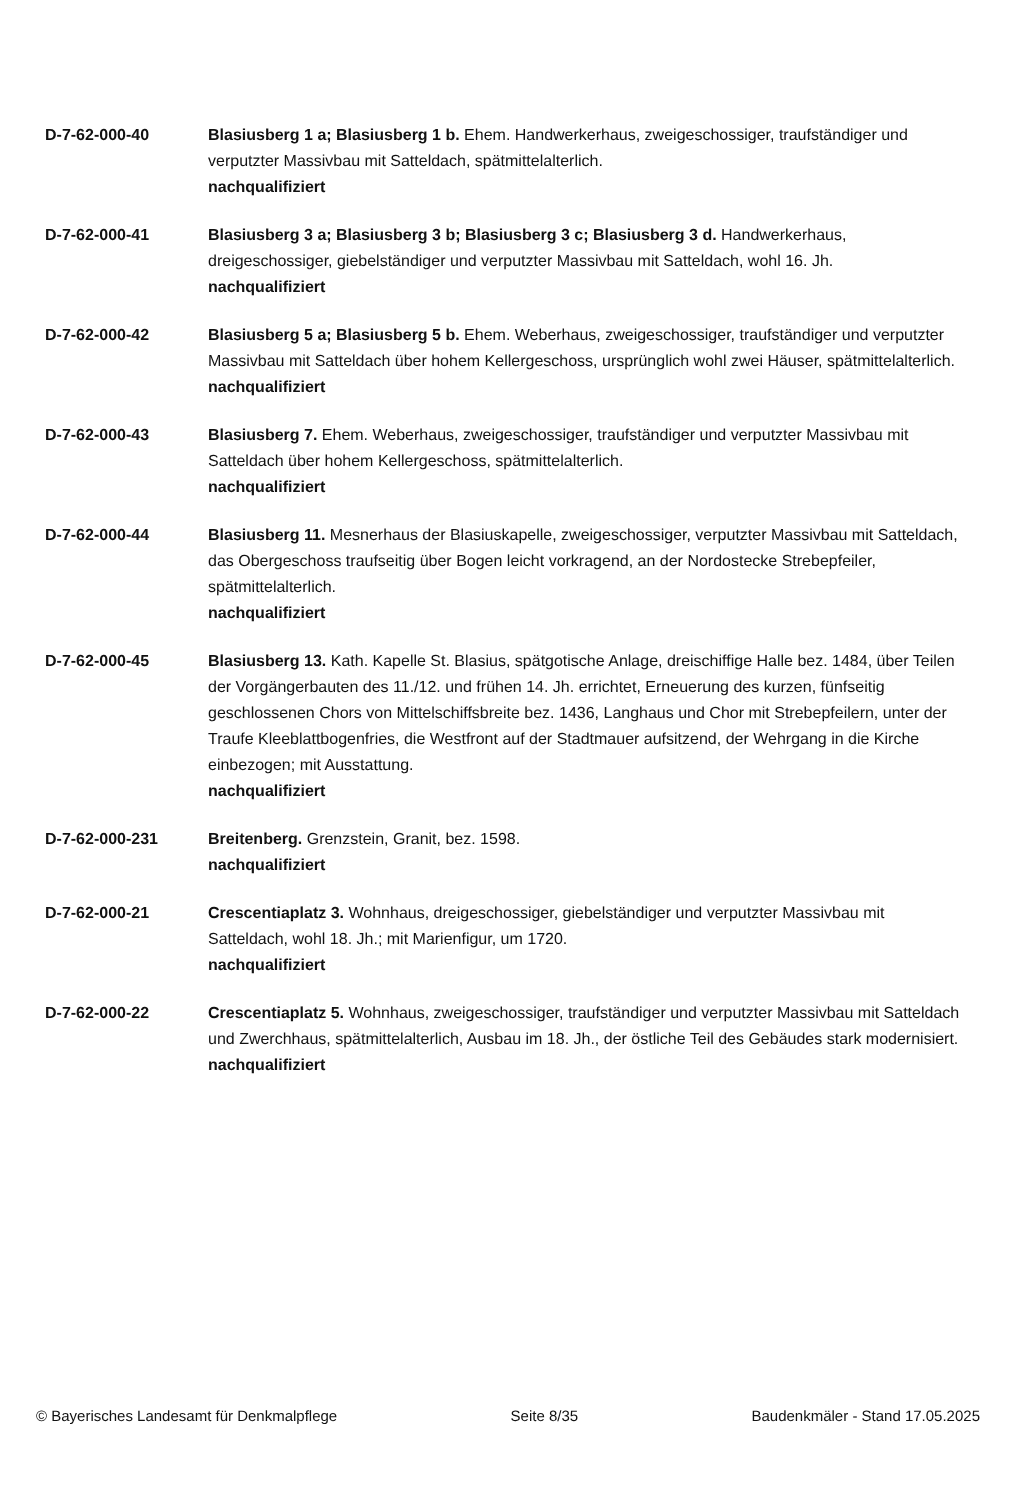D-7-62-000-40 Blasiusberg 1 a; Blasiusberg 1 b. Ehem. Handwerkerhaus, zweigeschossiger, traufständiger und verputzter Massivbau mit Satteldach, spätmittelalterlich.
nachqualifiziert
D-7-62-000-41 Blasiusberg 3 a; Blasiusberg 3 b; Blasiusberg 3 c; Blasiusberg 3 d. Handwerkerhaus, dreigeschossiger, giebelständiger und verputzter Massivbau mit Satteldach, wohl 16. Jh.
nachqualifiziert
D-7-62-000-42 Blasiusberg 5 a; Blasiusberg 5 b. Ehem. Weberhaus, zweigeschossiger, traufständiger und verputzter Massivbau mit Satteldach über hohem Kellergeschoss, ursprünglich wohl zwei Häuser, spätmittelalterlich.
nachqualifiziert
D-7-62-000-43 Blasiusberg 7. Ehem. Weberhaus, zweigeschossiger, traufständiger und verputzter Massivbau mit Satteldach über hohem Kellergeschoss, spätmittelalterlich.
nachqualifiziert
D-7-62-000-44 Blasiusberg 11. Mesnerhaus der Blasiuskapelle, zweigeschossiger, verputzter Massivbau mit Satteldach, das Obergeschoss traufseitig über Bogen leicht vorkragend, an der Nordostecke Strebepfeiler, spätmittelalterlich.
nachqualifiziert
D-7-62-000-45 Blasiusberg 13. Kath. Kapelle St. Blasius, spätgotische Anlage, dreischiffige Halle bez. 1484, über Teilen der Vorgängerbauten des 11./12. und frühen 14. Jh. errichtet, Erneuerung des kurzen, fünfseitig geschlossenen Chors von Mittelschiffsbreite bez. 1436, Langhaus und Chor mit Strebepfeilern, unter der Traufe Kleeblattbogenfries, die Westfront auf der Stadtmauer aufsitzend, der Wehrgang in die Kirche einbezogen; mit Ausstattung.
nachqualifiziert
D-7-62-000-231 Breitenberg. Grenzstein, Granit, bez. 1598.
nachqualifiziert
D-7-62-000-21 Crescentiaplatz 3. Wohnhaus, dreigeschossiger, giebelständiger und verputzter Massivbau mit Satteldach, wohl 18. Jh.; mit Marienfigur, um 1720.
nachqualifiziert
D-7-62-000-22 Crescentiaplatz 5. Wohnhaus, zweigeschossiger, traufständiger und verputzter Massivbau mit Satteldach und Zwerchhaus, spätmittelalterlich, Ausbau im 18. Jh., der östliche Teil des Gebäudes stark modernisiert.
nachqualifiziert
© Bayerisches Landesamt für Denkmalpflege Seite 8/35 Baudenkmäler - Stand 17.05.2025